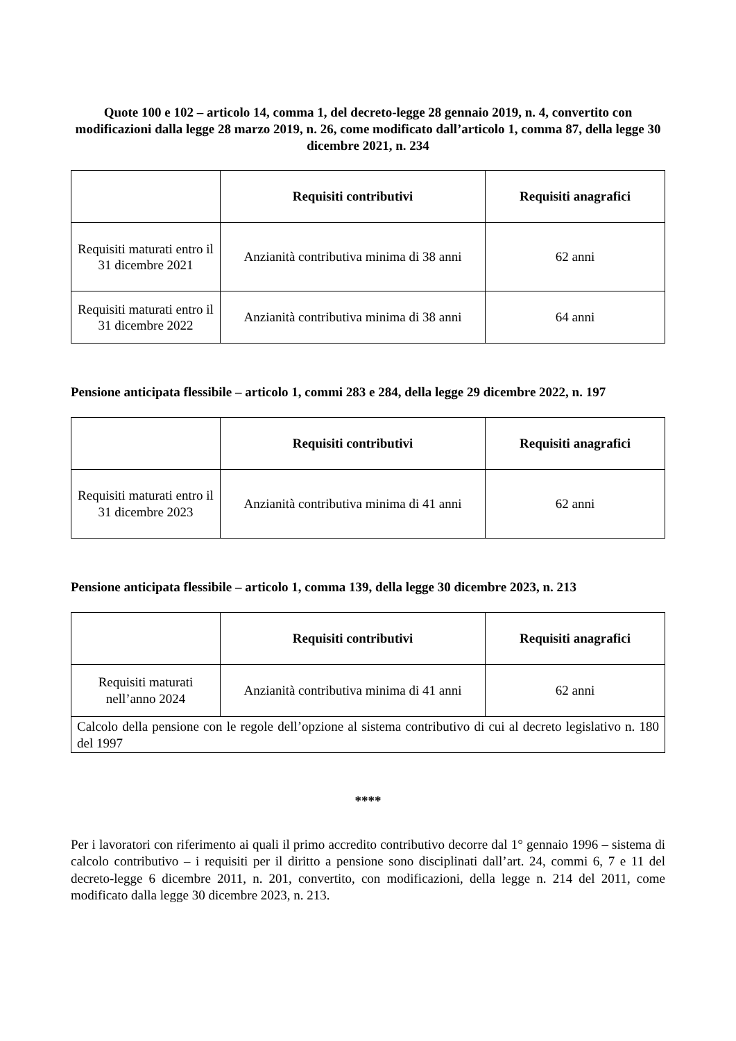Quote 100 e 102 – articolo 14, comma 1, del decreto-legge 28 gennaio 2019, n. 4, convertito con modificazioni dalla legge 28 marzo 2019, n. 26, come modificato dall’articolo 1, comma 87, della legge 30 dicembre 2021, n. 234
| | Requisiti contributivi | Requisiti anagrafici |
| --- | --- | --- |
| Requisiti maturati entro il 31 dicembre 2021 | Anzianità contributiva minima di 38 anni | 62 anni |
| Requisiti maturati entro il 31 dicembre 2022 | Anzianità contributiva minima di 38 anni | 64 anni |
Pensione anticipata flessibile – articolo 1, commi 283 e 284, della legge 29 dicembre 2022, n. 197
| | Requisiti contributivi | Requisiti anagrafici |
| --- | --- | --- |
| Requisiti maturati entro il 31 dicembre 2023 | Anzianità contributiva minima di 41 anni | 62 anni |
Pensione anticipata flessibile – articolo 1, comma 139, della legge 30 dicembre 2023, n. 213
| | Requisiti contributivi | Requisiti anagrafici |
| --- | --- | --- |
| Requisiti maturati nell’anno 2024 | Anzianità contributiva minima di 41 anni | 62 anni |
| Calcolo della pensione con le regole dell’opzione al sistema contributivo di cui al decreto legislativo n. 180 del 1997 | | |
****
Per i lavoratori con riferimento ai quali il primo accredito contributivo decorre dal 1° gennaio 1996 – sistema di calcolo contributivo – i requisiti per il diritto a pensione sono disciplinati dall’art. 24, commi 6, 7 e 11 del decreto-legge 6 dicembre 2011, n. 201, convertito, con modificazioni, della legge n. 214 del 2011, come modificato dalla legge 30 dicembre 2023, n. 213.